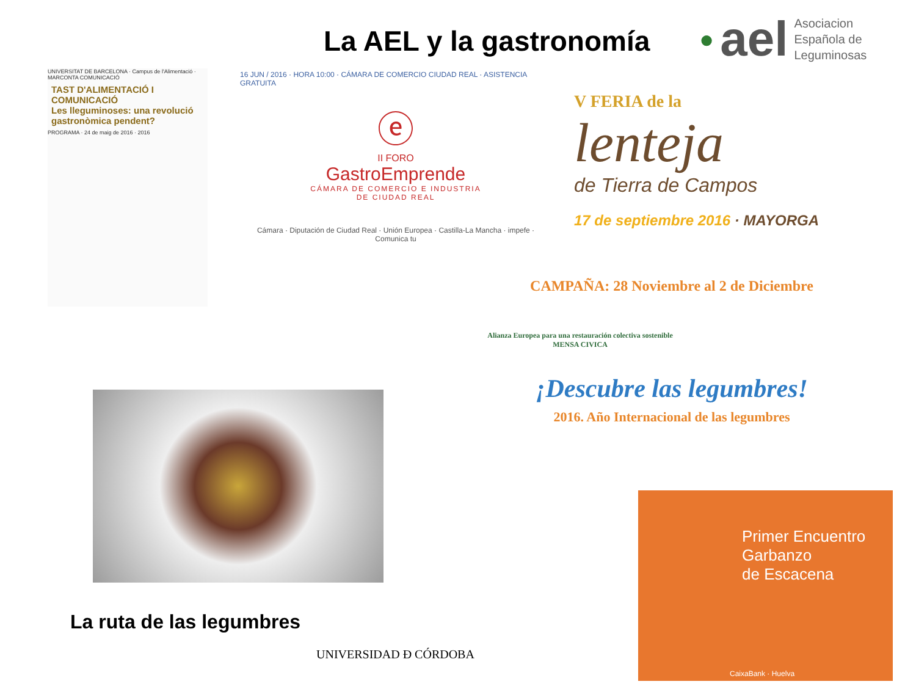La AEL y la gastronomía
● ael
Asociacion
Española de
Leguminosas
UNIVERSITAT DE BARCELONA · Campus de l'Alimentació · MARCONTA COMUNICACIÓ
TAST D'ALIMENTACIÓ I COMUNICACIÓ
Les lleguminoses: una revolució gastronòmica pendent?
PROGRAMA · 24 de maig de 2016 · 2016
16 JUN / 2016 · HORA 10:00 · CÁMARA DE COMERCIO CIUDAD REAL · ASISTENCIA GRATUITA
ⓔ
II FORO
GastroEmprende
CÁMARA DE COMERCIO E INDUSTRIA
DE CIUDAD REAL
Cámara · Diputación de Ciudad Real · Unión Europea · Castilla-La Mancha · impefe · Comunica tu
V FERIA de la
lenteja
de Tierra de Campos
17 de septiembre 2016 · MAYORGA
CAMPAÑA: 28 Noviembre al 2 de Diciembre
Alianza Europea para una restauración colectiva sostenible
MENSA CIVICA
¡Descubre las legumbres!
2016. Año Internacional de las legumbres
La ruta de las legumbres
UNIVERSIDAD Ɖ CÓRDOBA
Primer Encuentro
Garbanzo
de Escacena
CaixaBank · Huelva